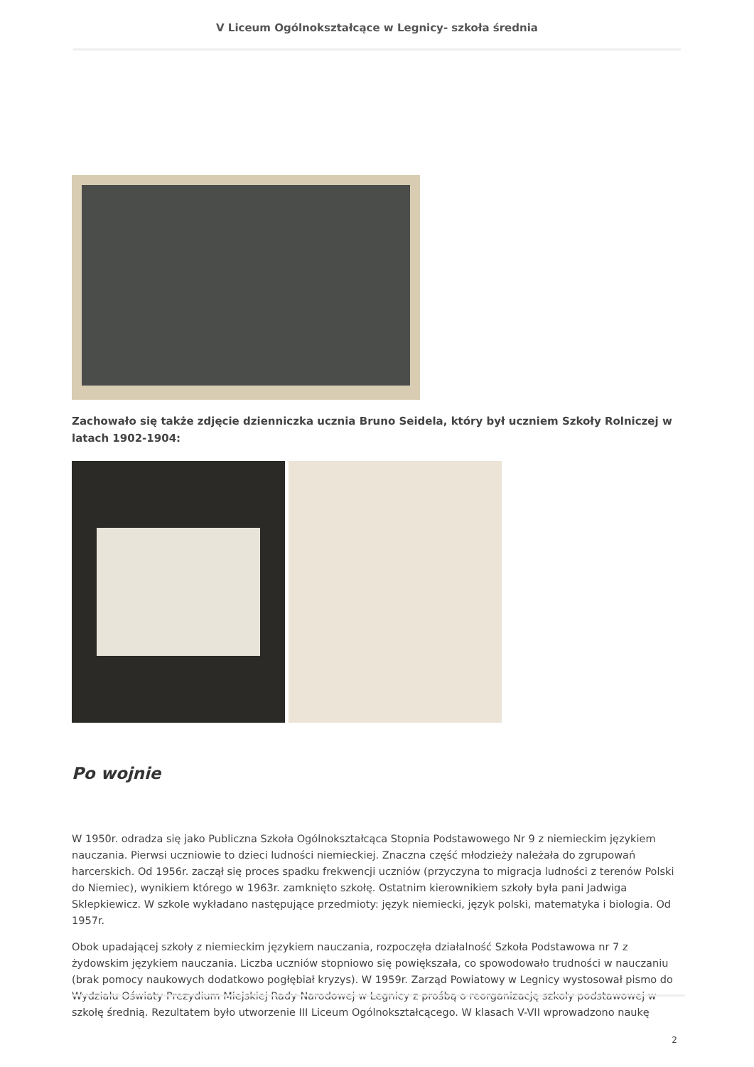V Liceum Ogólnokształcące w Legnicy- szkoła średnia
Zachowało się także zdjęcie dzienniczka ucznia Bruno Seidela, który był uczniem Szkoły Rolniczej w latach 1902-1904:
Po wojnie
W 1950r. odradza się jako Publiczna Szkoła Ogólnokształcąca Stopnia Podstawowego Nr 9 z niemieckim językiem nauczania. Pierwsi uczniowie to dzieci ludności niemieckiej. Znaczna część młodzieży należała do zgrupowań harcerskich. Od 1956r. zaczął się proces spadku frekwencji uczniów (przyczyna to migracja ludności z terenów Polski do Niemiec), wynikiem którego w 1963r. zamknięto szkołę. Ostatnim kierownikiem szkoły była pani Jadwiga Sklepkiewicz. W szkole wykładano następujące przedmioty: język niemiecki, język polski, matematyka i biologia. Od 1957r.
Obok upadającej szkoły z niemieckim językiem nauczania, rozpoczęła działalność Szkoła Podstawowa nr 7 z żydowskim językiem nauczania. Liczba uczniów stopniowo się powiększała, co spowodowało trudności w nauczaniu (brak pomocy naukowych dodatkowo pogłębiał kryzys). W 1959r. Zarząd Powiatowy w Legnicy wystosował pismo do Wydziału Oświaty Prezydium Miejskiej Rady Narodowej w Legnicy z prośbą o reorganizację szkoły podstawowej w szkołę średnią. Rezultatem było utworzenie III Liceum Ogólnokształcącego. W klasach V-VII wprowadzono naukę
2